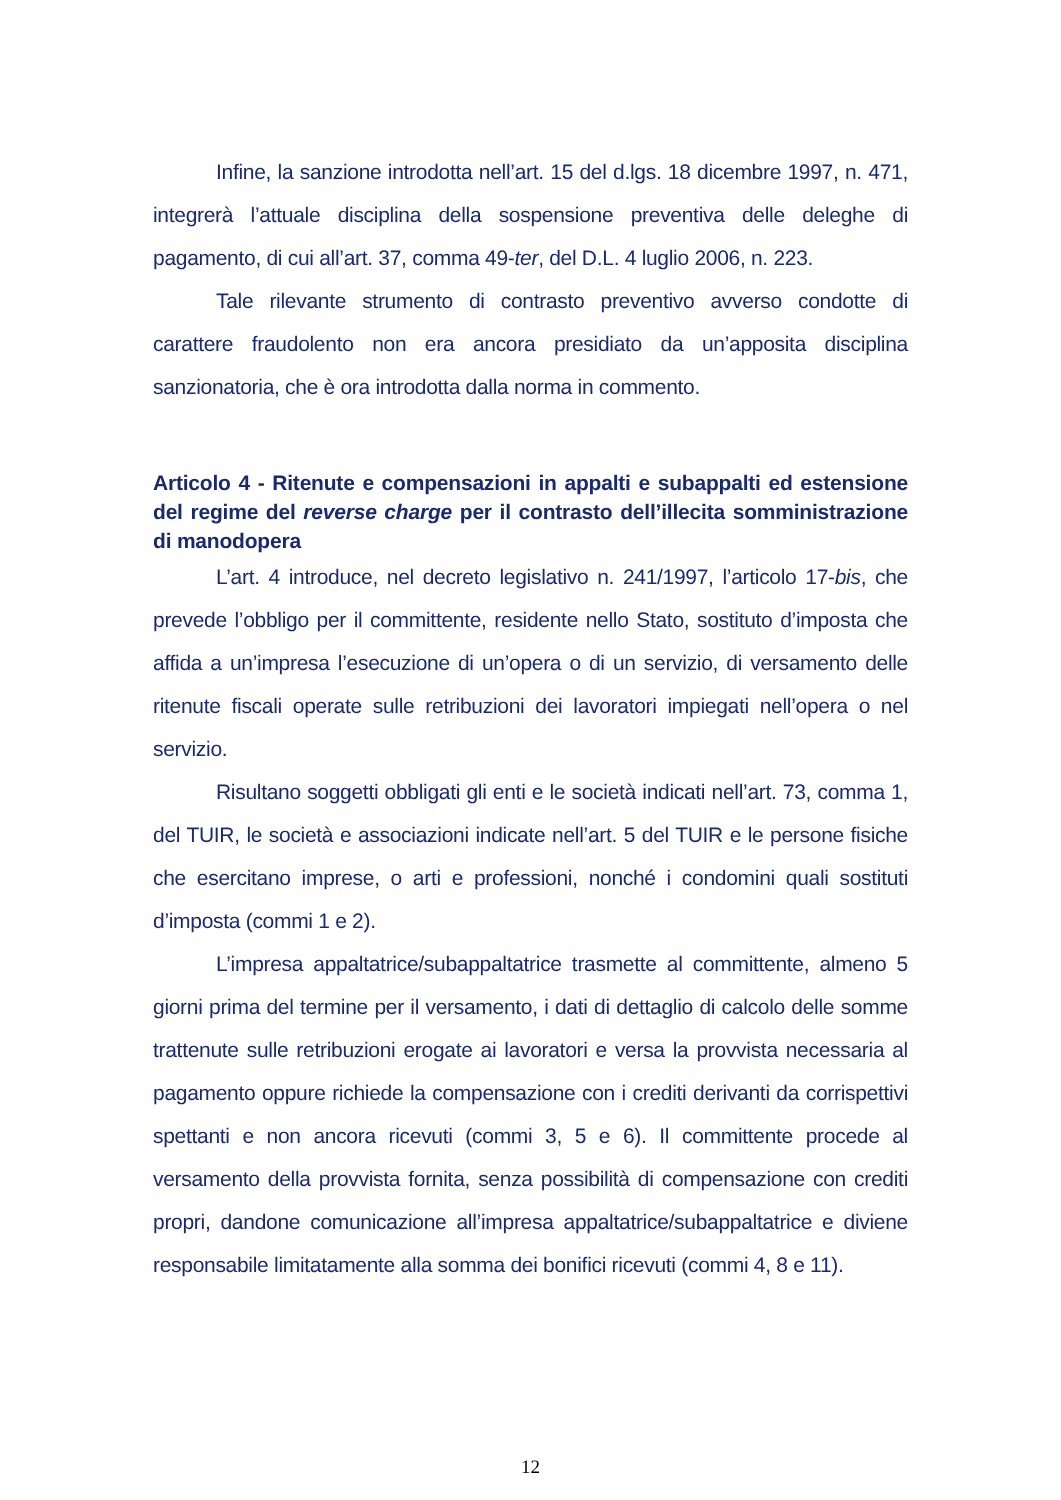Infine, la sanzione introdotta nell’art. 15 del d.lgs. 18 dicembre 1997, n. 471, integrerà l’attuale disciplina della sospensione preventiva delle deleghe di pagamento, di cui all’art. 37, comma 49-ter, del D.L. 4 luglio 2006, n. 223.
Tale rilevante strumento di contrasto preventivo avverso condotte di carattere fraudolento non era ancora presidiato da un’apposita disciplina sanzionatoria, che è ora introdotta dalla norma in commento.
Articolo 4 - Ritenute e compensazioni in appalti e subappalti ed estensione del regime del reverse charge per il contrasto dell’illecita somministrazione di manodopera
L’art. 4 introduce, nel decreto legislativo n. 241/1997, l’articolo 17-bis, che prevede l’obbligo per il committente, residente nello Stato, sostituto d’imposta che affida a un’impresa l’esecuzione di un’opera o di un servizio, di versamento delle ritenute fiscali operate sulle retribuzioni dei lavoratori impiegati nell’opera o nel servizio.
Risultano soggetti obbligati gli enti e le società indicati nell’art. 73, comma 1, del TUIR, le società e associazioni indicate nell’art. 5 del TUIR e le persone fisiche che esercitano imprese, o arti e professioni, nonché i condomini quali sostituti d’imposta (commi 1 e 2).
L’impresa appaltatrice/subappaltatrice trasmette al committente, almeno 5 giorni prima del termine per il versamento, i dati di dettaglio di calcolo delle somme trattenute sulle retribuzioni erogate ai lavoratori e versa la provvista necessaria al pagamento oppure richiede la compensazione con i crediti derivanti da corrispettivi spettanti e non ancora ricevuti (commi 3, 5 e 6). Il committente procede al versamento della provvista fornita, senza possibilità di compensazione con crediti propri, dandone comunicazione all’impresa appaltatrice/subappaltatrice e diviene responsabile limitatamente alla somma dei bonifici ricevuti (commi 4, 8 e 11).
12